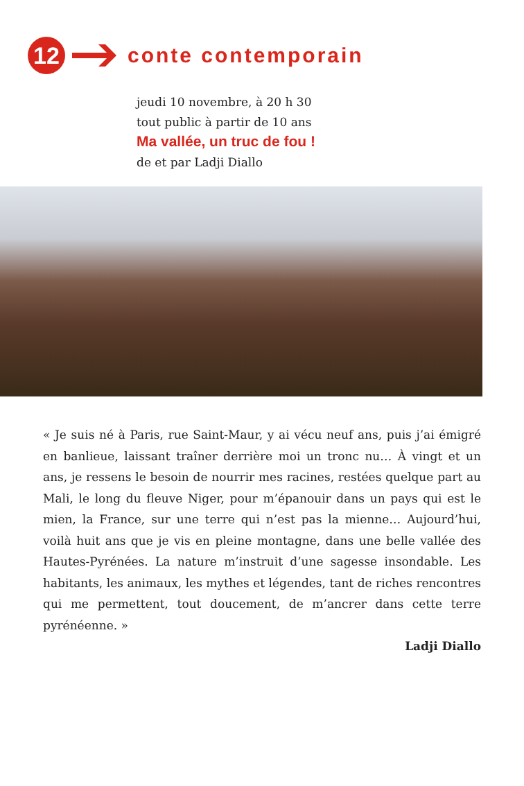12
conte contemporain
jeudi 10 novembre, à 20 h 30
tout public à partir de 10 ans
Ma vallée, un truc de fou !
de et par Ladji Diallo
« Je suis né à Paris, rue Saint-Maur, y ai vécu neuf ans, puis j’ai émigré en banlieue, laissant traîner derrière moi un tronc nu… À vingt et un ans, je ressens le besoin de nourrir mes racines, restées quelque part au Mali, le long du fleuve Niger, pour m’épanouir dans un pays qui est le mien, la France, sur une terre qui n’est pas la mienne… Aujourd’hui, voilà huit ans que je vis en pleine montagne, dans une belle vallée des Hautes-Pyrénées. La nature m’instruit d’une sagesse insondable. Les habitants, les animaux, les mythes et légendes, tant de riches rencontres qui me permettent, tout doucement, de m’ancrer dans cette terre pyrénéenne. »
Ladji Diallo